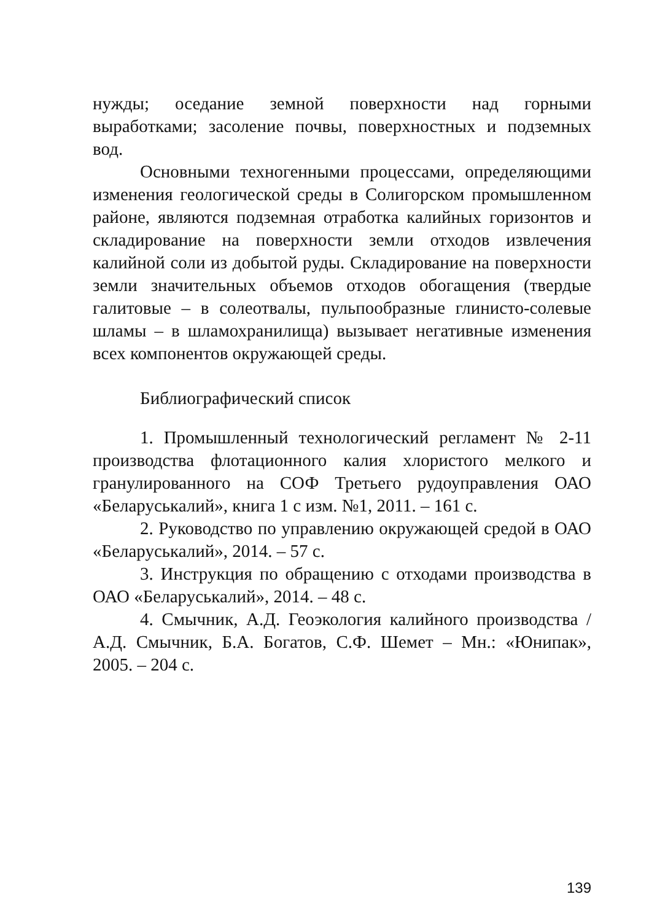нужды; оседание земной поверхности над горными выработками; засоление почвы, поверхностных и подземных вод.
Основными техногенными процессами, определяющими изменения геологической среды в Солигорском промышленном районе, являются подземная отработка калийных горизонтов и складирование на поверхности земли отходов извлечения калийной соли из добытой руды. Складирование на поверхности земли значительных объемов отходов обогащения (твердые галитовые – в солеотвалы, пульпообразные глинисто-солевые шламы – в шламохранилища) вызывает негативные изменения всех компонентов окружающей среды.
Библиографический список
1. Промышленный технологический регламент № 2-11 производства флотационного калия хлористого мелкого и гранулированного на СОФ Третьего рудоуправления ОАО «Беларуськалий», книга 1 с изм. №1, 2011. – 161 с.
2. Руководство по управлению окружающей средой в ОАО «Беларуськалий», 2014. – 57 с.
3. Инструкция по обращению с отходами производства в ОАО «Беларуськалий», 2014. – 48 с.
4. Смычник, А.Д. Геоэкология калийного производства / А.Д. Смычник, Б.А. Богатов, С.Ф. Шемет – Мн.: «Юнипак», 2005. – 204 с.
139